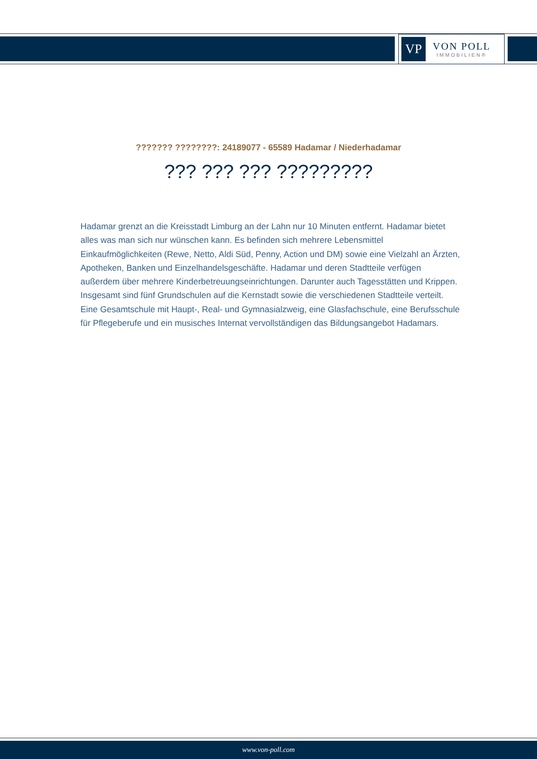VP
VON POLL
IMMOBILIEN®
??????? ????????: 24189077 - 65589 Hadamar / Niederhadamar
??? ??? ??? ?????????
Hadamar grenzt an die Kreisstadt Limburg an der Lahn nur 10 Minuten entfernt. Hadamar bietet alles was man sich nur wünschen kann. Es befinden sich mehrere Lebensmittel Einkaufmöglichkeiten (Rewe, Netto, Aldi Süd, Penny, Action und DM) sowie eine Vielzahl an Ärzten, Apotheken, Banken und Einzelhandelsgeschäfte. Hadamar und deren Stadtteile verfügen außerdem über mehrere Kinderbetreuungseinrichtungen. Darunter auch Tagesstätten und Krippen. Insgesamt sind fünf Grundschulen auf die Kernstadt sowie die verschiedenen Stadtteile verteilt. Eine Gesamtschule mit Haupt-, Real- und Gymnasialzweig, eine Glasfachschule, eine Berufsschule für Pflegeberufe und ein musisches Internat vervollständigen das Bildungsangebot Hadamars.
www.von-poll.com